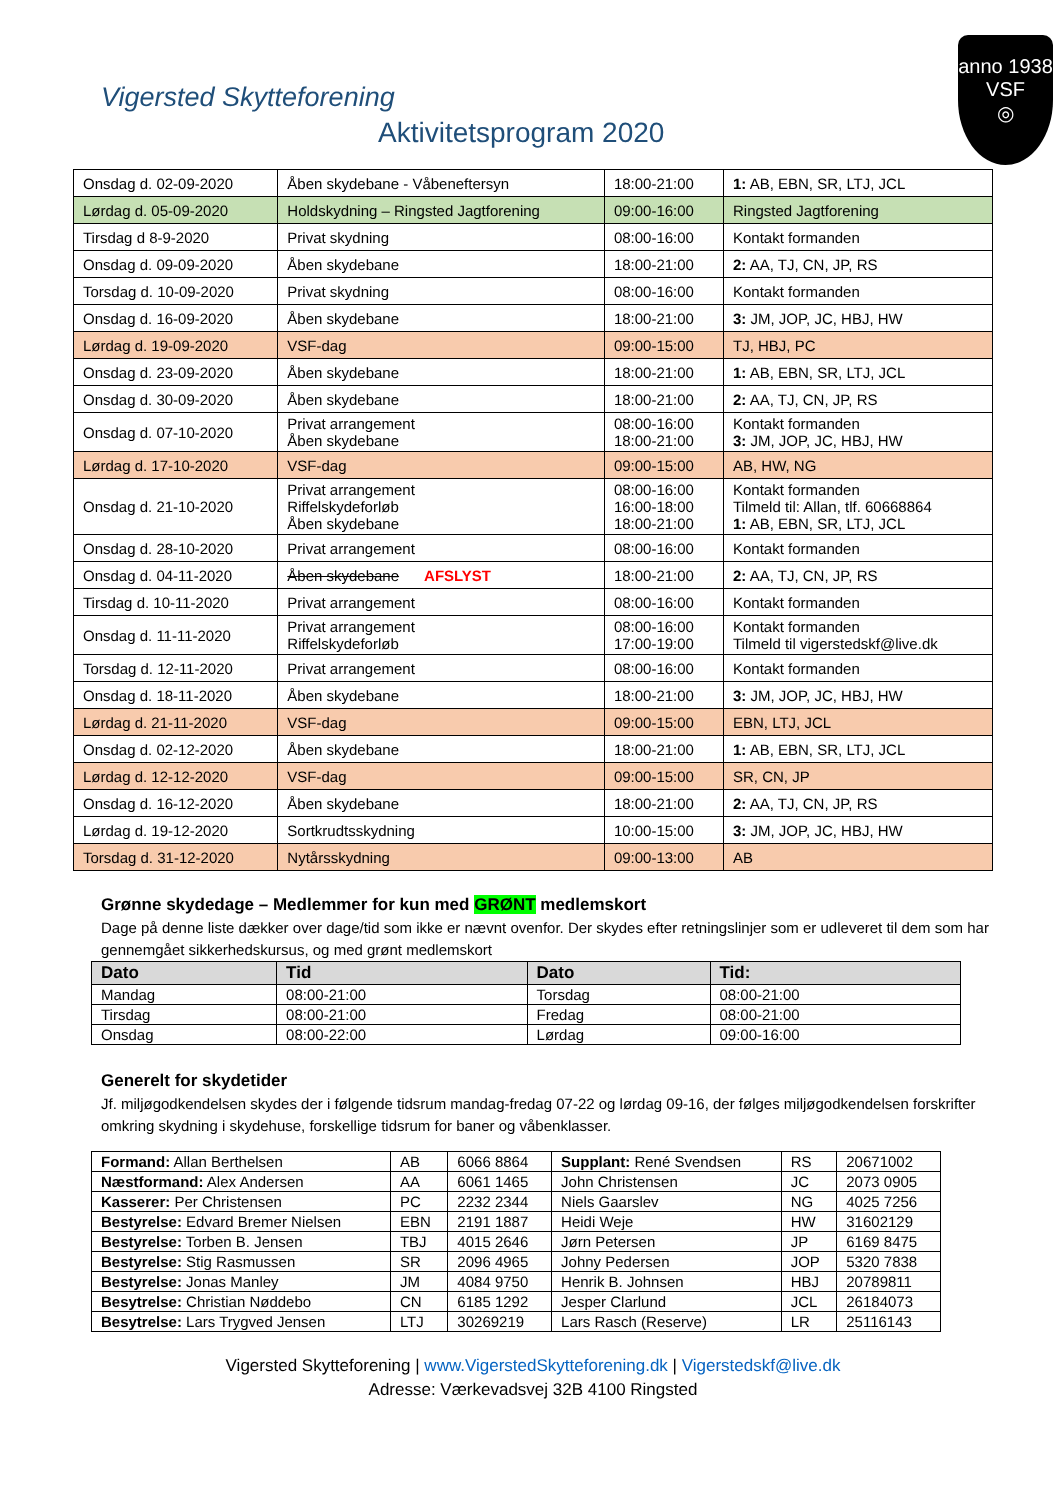anno 1938
VSF
◎
Vigersted Skytteforening
Aktivitetsprogram 2020
| Onsdag d. 02-09-2020 | Åben skydebane - Våbeneftersyn | 18:00-21:00 | 1: AB, EBN, SR, LTJ, JCL |
| Lørdag d. 05-09-2020 | Holdskydning – Ringsted Jagtforening | 09:00-16:00 | Ringsted Jagtforening |
| Tirsdag d 8-9-2020 | Privat skydning | 08:00-16:00 | Kontakt formanden |
| Onsdag d. 09-09-2020 | Åben skydebane | 18:00-21:00 | 2: AA, TJ, CN, JP, RS |
| Torsdag d. 10-09-2020 | Privat skydning | 08:00-16:00 | Kontakt formanden |
| Onsdag d. 16-09-2020 | Åben skydebane | 18:00-21:00 | 3: JM, JOP, JC, HBJ, HW |
| Lørdag d. 19-09-2020 | VSF-dag | 09:00-15:00 | TJ, HBJ, PC |
| Onsdag d. 23-09-2020 | Åben skydebane | 18:00-21:00 | 1: AB, EBN, SR, LTJ, JCL |
| Onsdag d. 30-09-2020 | Åben skydebane | 18:00-21:00 | 2: AA, TJ, CN, JP, RS |
| Onsdag d. 07-10-2020 | Privat arrangement Åben skydebane | 08:00-16:00 18:00-21:00 | Kontakt formanden 3: JM, JOP, JC, HBJ, HW |
| Lørdag d. 17-10-2020 | VSF-dag | 09:00-15:00 | AB, HW, NG |
| Onsdag d. 21-10-2020 | Privat arrangement Riffelskydeforløb Åben skydebane | 08:00-16:00 16:00-18:00 18:00-21:00 | Kontakt formanden Tilmeld til: Allan, tlf. 60668864 1: AB, EBN, SR, LTJ, JCL |
| Onsdag d. 28-10-2020 | Privat arrangement | 08:00-16:00 | Kontakt formanden |
| Onsdag d. 04-11-2020 | Åben skydebane AFSLYST | 18:00-21:00 | 2: AA, TJ, CN, JP, RS |
| Tirsdag d. 10-11-2020 | Privat arrangement | 08:00-16:00 | Kontakt formanden |
| Onsdag d. 11-11-2020 | Privat arrangement Riffelskydeforløb | 08:00-16:00 17:00-19:00 | Kontakt formanden Tilmeld til vigerstedskf@live.dk |
| Torsdag d. 12-11-2020 | Privat arrangement | 08:00-16:00 | Kontakt formanden |
| Onsdag d. 18-11-2020 | Åben skydebane | 18:00-21:00 | 3: JM, JOP, JC, HBJ, HW |
| Lørdag d. 21-11-2020 | VSF-dag | 09:00-15:00 | EBN, LTJ, JCL |
| Onsdag d. 02-12-2020 | Åben skydebane | 18:00-21:00 | 1: AB, EBN, SR, LTJ, JCL |
| Lørdag d. 12-12-2020 | VSF-dag | 09:00-15:00 | SR, CN, JP |
| Onsdag d. 16-12-2020 | Åben skydebane | 18:00-21:00 | 2: AA, TJ, CN, JP, RS |
| Lørdag d. 19-12-2020 | Sortkrudtsskydning | 10:00-15:00 | 3: JM, JOP, JC, HBJ, HW |
| Torsdag d. 31-12-2020 | Nytårsskydning | 09:00-13:00 | AB |
Grønne skydedage – Medlemmer for kun med GRØNT medlemskort
Dage på denne liste dækker over dage/tid som ikke er nævnt ovenfor. Der skydes efter retningslinjer som er udleveret til dem som har gennemgået sikkerhedskursus, og med grønt medlemskort
| Dato | Tid | Dato | Tid: |
| --- | --- | --- | --- |
| Mandag | 08:00-21:00 | Torsdag | 08:00-21:00 |
| Tirsdag | 08:00-21:00 | Fredag | 08:00-21:00 |
| Onsdag | 08:00-22:00 | Lørdag | 09:00-16:00 |
Generelt for skydetider
Jf. miljøgodkendelsen skydes der i følgende tidsrum mandag-fredag 07-22 og lørdag 09-16, der følges miljøgodkendelsen forskrifter omkring skydning i skydehuse, forskellige tidsrum for baner og våbenklasser.
| Formand: Allan Berthelsen | AB | 6066 8864 | Supplant: René Svendsen | RS | 20671002 |
| Næstformand: Alex Andersen | AA | 6061 1465 | John Christensen | JC | 2073 0905 |
| Kasserer: Per Christensen | PC | 2232 2344 | Niels Gaarslev | NG | 4025 7256 |
| Bestyrelse: Edvard Bremer Nielsen | EBN | 2191 1887 | Heidi Weje | HW | 31602129 |
| Bestyrelse: Torben B. Jensen | TBJ | 4015 2646 | Jørn Petersen | JP | 6169 8475 |
| Bestyrelse: Stig Rasmussen | SR | 2096 4965 | Johny Pedersen | JOP | 5320 7838 |
| Bestyrelse: Jonas Manley | JM | 4084 9750 | Henrik B. Johnsen | HBJ | 20789811 |
| Besytrelse: Christian Nøddebo | CN | 6185 1292 | Jesper Clarlund | JCL | 26184073 |
| Besytrelse: Lars Trygved Jensen | LTJ | 30269219 | Lars Rasch (Reserve) | LR | 25116143 |
Vigersted Skytteforening | www.VigerstedSkytteforening.dk | Vigerstedskf@live.dk
Adresse: Værkevadsvej 32B 4100 Ringsted